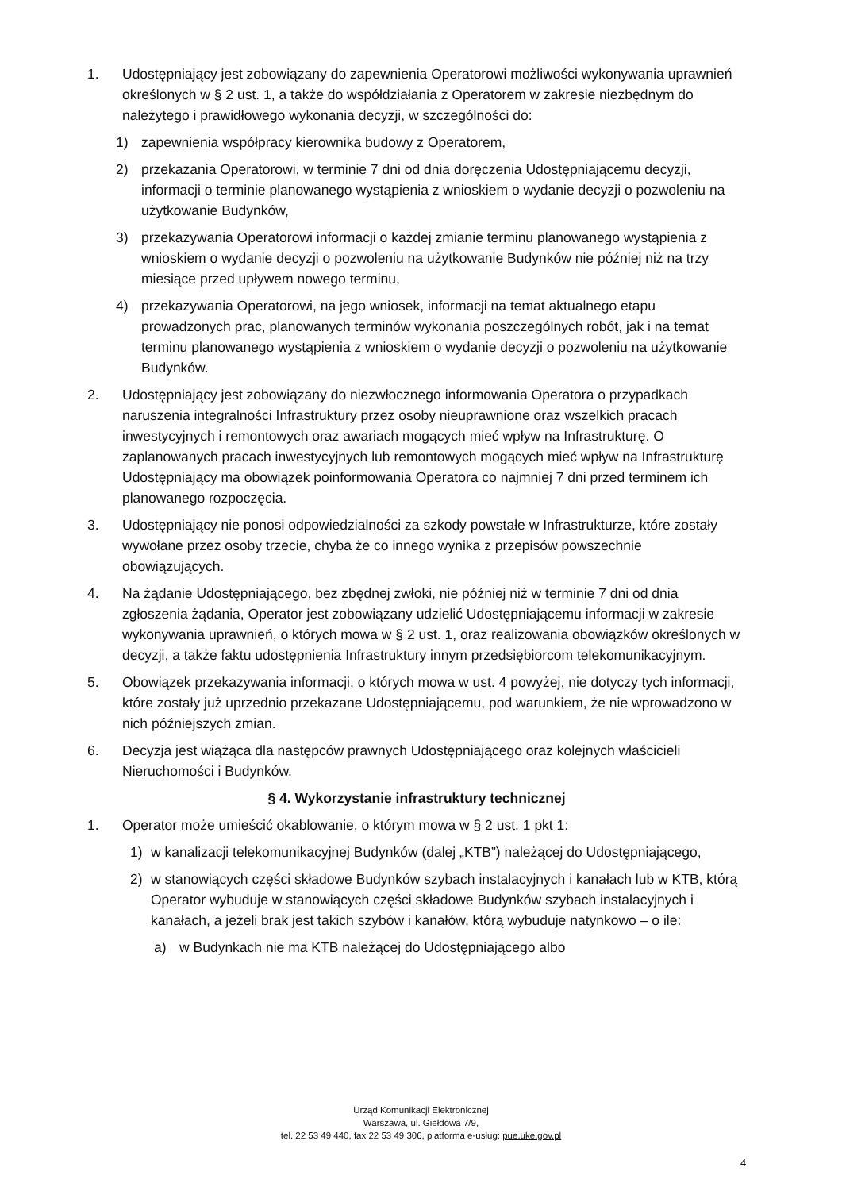1. Udostępniający jest zobowiązany do zapewnienia Operatorowi możliwości wykonywania uprawnień określonych w § 2 ust. 1, a także do współdziałania z Operatorem w zakresie niezbędnym do należytego i prawidłowego wykonania decyzji, w szczególności do:
1) zapewnienia współpracy kierownika budowy z Operatorem,
2) przekazania Operatorowi, w terminie 7 dni od dnia doręczenia Udostępniającemu decyzji, informacji o terminie planowanego wystąpienia z wnioskiem o wydanie decyzji o pozwoleniu na użytkowanie Budynków,
3) przekazywania Operatorowi informacji o każdej zmianie terminu planowanego wystąpienia z wnioskiem o wydanie decyzji o pozwoleniu na użytkowanie Budynków nie później niż na trzy miesiące przed upływem nowego terminu,
4) przekazywania Operatorowi, na jego wniosek, informacji na temat aktualnego etapu prowadzonych prac, planowanych terminów wykonania poszczególnych robót, jak i na temat terminu planowanego wystąpienia z wnioskiem o wydanie decyzji o pozwoleniu na użytkowanie Budynków.
2. Udostępniający jest zobowiązany do niezwłocznego informowania Operatora o przypadkach naruszenia integralności Infrastruktury przez osoby nieuprawnione oraz wszelkich pracach inwestycyjnych i remontowych oraz awariach mogących mieć wpływ na Infrastrukturę. O zaplanowanych pracach inwestycyjnych lub remontowych mogących mieć wpływ na Infrastrukturę Udostępniający ma obowiązek poinformowania Operatora co najmniej 7 dni przed terminem ich planowanego rozpoczęcia.
3. Udostępniający nie ponosi odpowiedzialności za szkody powstałe w Infrastrukturze, które zostały wywołane przez osoby trzecie, chyba że co innego wynika z przepisów powszechnie obowiązujących.
4. Na żądanie Udostępniającego, bez zbędnej zwłoki, nie później niż w terminie 7 dni od dnia zgłoszenia żądania, Operator jest zobowiązany udzielić Udostępniającemu informacji w zakresie wykonywania uprawnień, o których mowa w § 2 ust. 1, oraz realizowania obowiązków określonych w decyzji, a także faktu udostępnienia Infrastruktury innym przedsiębiorcom telekomunikacyjnym.
5. Obowiązek przekazywania informacji, o których mowa w ust. 4 powyżej, nie dotyczy tych informacji, które zostały już uprzednio przekazane Udostępniającemu, pod warunkiem, że nie wprowadzono w nich późniejszych zmian.
6. Decyzja jest wiążąca dla następców prawnych Udostępniającego oraz kolejnych właścicieli Nieruchomości i Budynków.
§ 4. Wykorzystanie infrastruktury technicznej
1. Operator może umieścić okablowanie, o którym mowa w § 2 ust. 1 pkt 1:
1) w kanalizacji telekomunikacyjnej Budynków (dalej „KTB”) należącej do Udostępniającego,
2) w stanowiących części składowe Budynków szybach instalacyjnych i kanałach lub w KTB, którą Operator wybuduje w stanowiących części składowe Budynków szybach instalacyjnych i kanałach, a jeżeli brak jest takich szybów i kanałów, którą wybuduje natynkowo – o ile:
a) w Budynkach nie ma KTB należącej do Udostępniającego albo
Urząd Komunikacji Elektronicznej
Warszawa, ul. Giełdowa 7/9,
tel. 22 53 49 440, fax 22 53 49 306, platforma e-usług: pue.uke.gov.pl
4